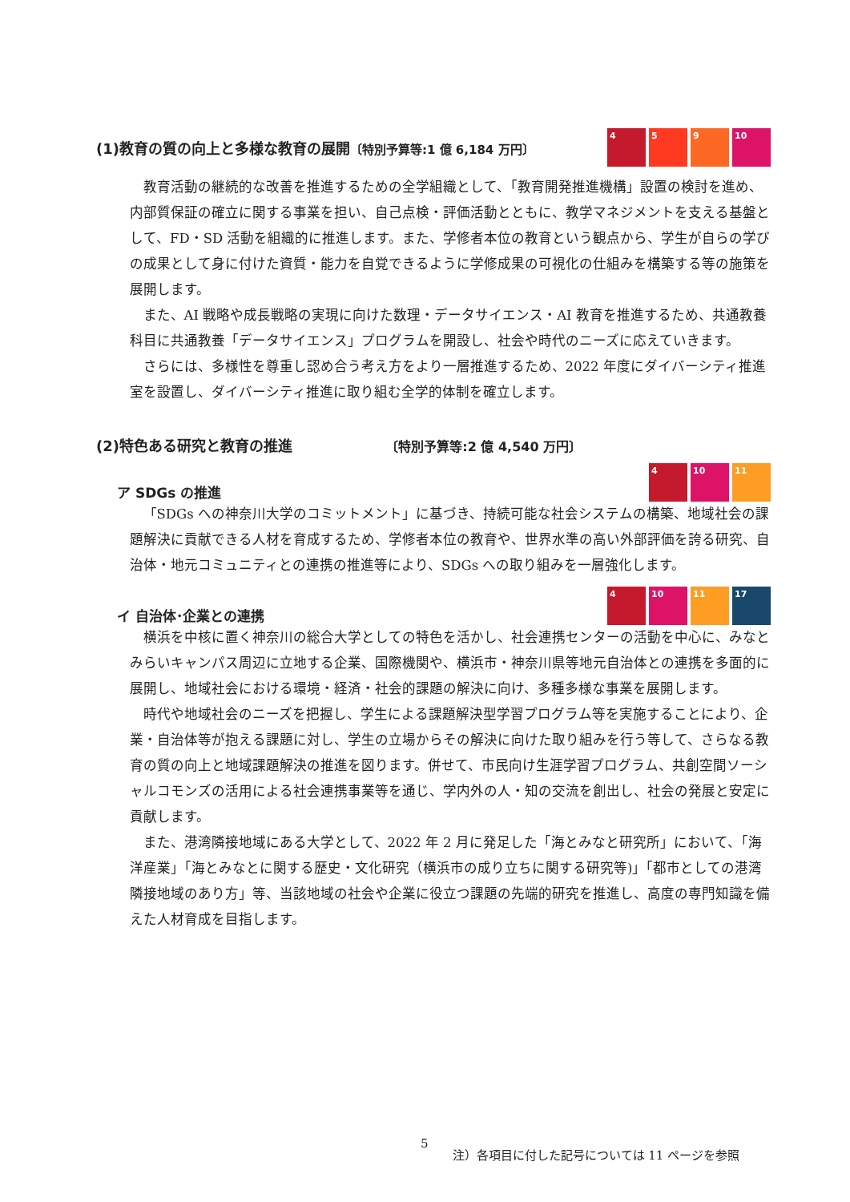(1)教育の質の向上と多様な教育の展開〔特別予算等:1 億 6,184 万円〕
4 5 9 10
教育活動の継続的な改善を推進するための全学組織として、「教育開発推進機構」設置の検討を進め、内部質保証の確立に関する事業を担い、自己点検・評価活動とともに、教学マネジメントを支える基盤として、FD・SD 活動を組織的に推進します。また、学修者本位の教育という観点から、学生が自らの学びの成果として身に付けた資質・能力を自覚できるように学修成果の可視化の仕組みを構築する等の施策を展開します。
また、AI 戦略や成長戦略の実現に向けた数理・データサイエンス・AI 教育を推進するため、共通教養科目に共通教養「データサイエンス」プログラムを開設し、社会や時代のニーズに応えていきます。
さらには、多様性を尊重し認め合う考え方をより一層推進するため、2022 年度にダイバーシティ推進室を設置し、ダイバーシティ推進に取り組む全学的体制を確立します。
(2)特色ある研究と教育の推進 〔特別予算等:2 億 4,540 万円〕
ア SDGs の推進
4 10 11
「SDGs への神奈川大学のコミットメント」に基づき、持続可能な社会システムの構築、地域社会の課題解決に貢献できる人材を育成するため、学修者本位の教育や、世界水準の高い外部評価を誇る研究、自治体・地元コミュニティとの連携の推進等により、SDGs への取り組みを一層強化します。
イ 自治体･企業との連携
4 10 11 17
横浜を中核に置く神奈川の総合大学としての特色を活かし、社会連携センターの活動を中心に、みなとみらいキャンパス周辺に立地する企業、国際機関や、横浜市・神奈川県等地元自治体との連携を多面的に展開し、地域社会における環境・経済・社会的課題の解決に向け、多種多様な事業を展開します。
時代や地域社会のニーズを把握し、学生による課題解決型学習プログラム等を実施することにより、企業・自治体等が抱える課題に対し、学生の立場からその解決に向けた取り組みを行う等して、さらなる教育の質の向上と地域課題解決の推進を図ります。併せて、市民向け生涯学習プログラム、共創空間ソーシャルコモンズの活用による社会連携事業等を通じ、学内外の人・知の交流を創出し、社会の発展と安定に貢献します。
また、港湾隣接地域にある大学として、2022 年 2 月に発足した「海とみなと研究所」において、「海洋産業」「海とみなとに関する歴史・文化研究（横浜市の成り立ちに関する研究等)」「都市としての港湾隣接地域のあり方」等、当該地域の社会や企業に役立つ課題の先端的研究を推進し、高度の専門知識を備えた人材育成を目指します。
5 注）各項目に付した記号については 11 ページを参照